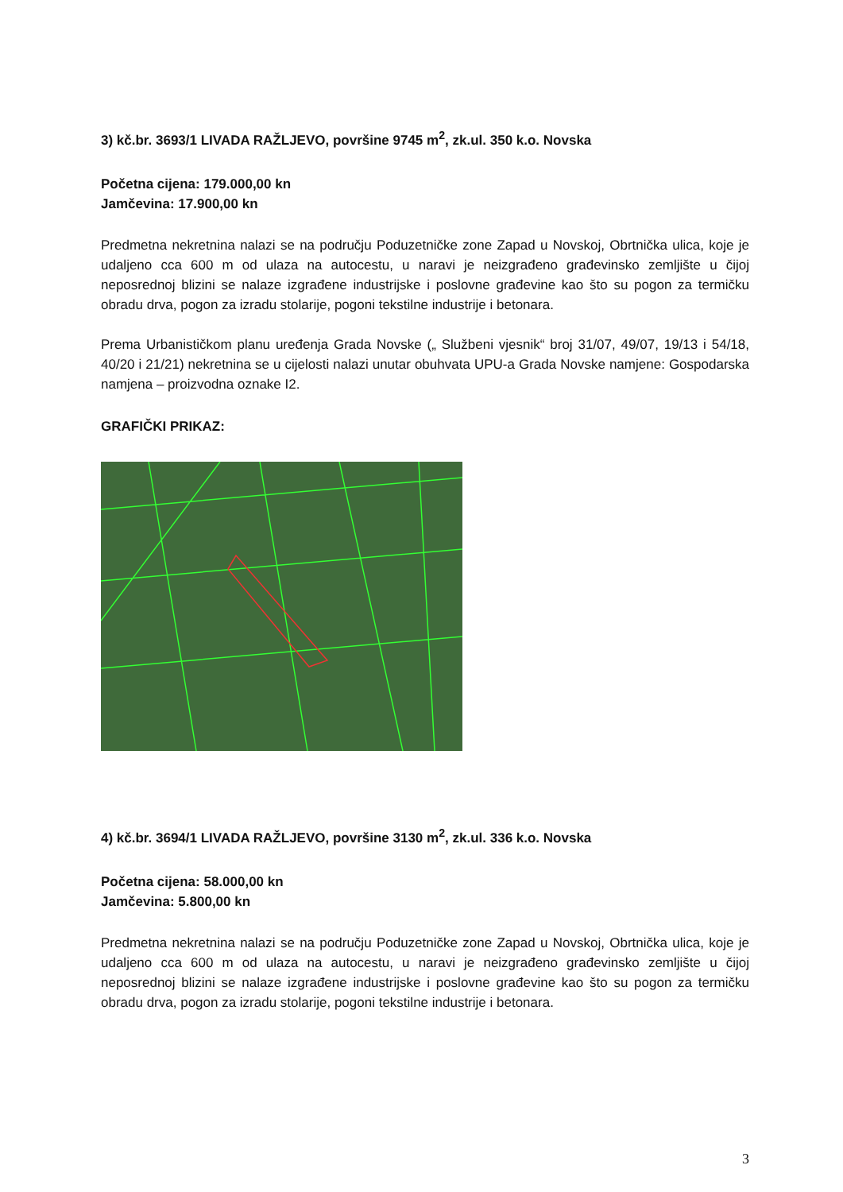3) kč.br. 3693/1 LIVADA RAŽLJEVO, površine 9745 m<sup>2</sup>, zk.ul. 350 k.o. Novska
Početna cijena: 179.000,00 kn
Jamčevina: 17.900,00 kn
Predmetna nekretnina nalazi se na području Poduzetničke zone Zapad u Novskoj, Obrtnička ulica, koje je udaljeno cca 600 m od ulaza na autocestu, u naravi je neizgrađeno građevinsko zemljište u čijoj neposrednoj blizini se nalaze izgrađene industrijske i poslovne građevine kao što su pogon za termičku obradu drva, pogon za izradu stolarije, pogoni tekstilne industrije i betonara.
Prema Urbanističkom planu uređenja Grada Novske („ Službeni vjesnik“ broj 31/07, 49/07, 19/13 i 54/18, 40/20 i 21/21) nekretnina se u cijelosti nalazi unutar obuhvata UPU-a Grada Novske namjene: Gospodarska namjena – proizvodna oznake I2.
GRAFIČKI PRIKAZ:
4) kč.br. 3694/1 LIVADA RAŽLJEVO, površine 3130 m<sup>2</sup>, zk.ul. 336 k.o. Novska
Početna cijena: 58.000,00 kn
Jamčevina: 5.800,00 kn
Predmetna nekretnina nalazi se na području Poduzetničke zone Zapad u Novskoj, Obrtnička ulica, koje je udaljeno cca 600 m od ulaza na autocestu, u naravi je neizgrađeno građevinsko zemljište u čijoj neposrednoj blizini se nalaze izgrađene industrijske i poslovne građevine kao što su pogon za termičku obradu drva, pogon za izradu stolarije, pogoni tekstilne industrije i betonara.
3